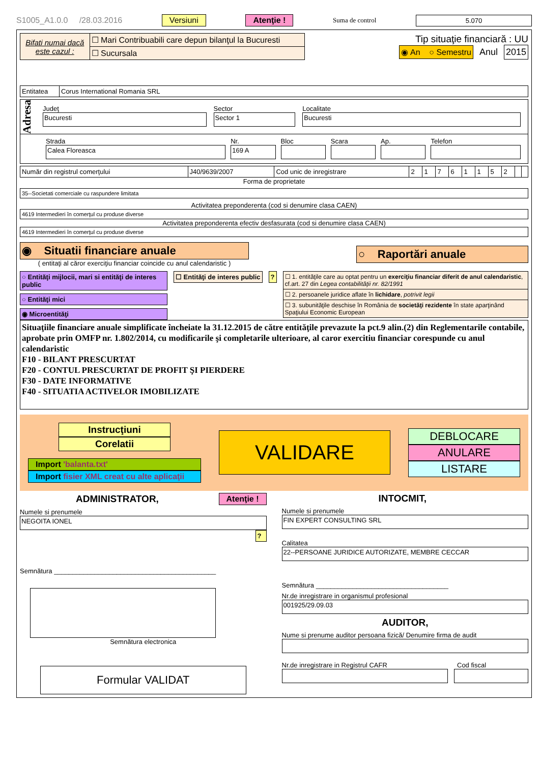S1005_A1.0.0 /28.03.2016 Versiuni Atenţie ! Suma de control 5.070
| Bifati numai dacă este cazul : | ☐ Mari Contribuabili care depun bilanţul la Bucuresti |
| | ☐ Sucursala |
Tip situaţie financiară : UU
◉ An ○ Semestru Anul 2015
| Entitatea | Corus International Romania SRL |
Adresa
Judeţ
Bucuresti
Sector
Sector 1
Localitate
Bucuresti
Strada
Calea Floreasca
Nr.
169 A
Bloc
Scara
Ap.
Telefon
| Număr din registrul comerţului | J40/9639/2007 | Cod unic de inregistrare | 2 | 1 | 7 | 6 | 1 | 1 | 5 | 2 | | |
Forma de proprietate
35--Societati comerciale cu raspundere limitata
Activitatea preponderenta (cod si denumire clasa CAEN)
4619 Intermedieri în comerţul cu produse diverse
Activitatea preponderenta efectiv desfasurata (cod si denumire clasa CAEN)
4619 Intermedieri în comerţul cu produse diverse
◉ Situatii financiare anuale
( entitaţi al căror exerciţiu financiar coincide cu anul calendaristic )
○ Raportări anuale
○ Entităţi mijlocii, mari si entităţi de interes public
○ Entităţi mici
◉ Microentităţi
☐ Entităţi de interes public ?
| ☐ 1. entităţile care au optat pentru un exerciţiu financiar diferit de anul calendaristic , cf.art. 27 din Legea contabilităţii nr. 82/1991 |
| ☐ 2. persoanele juridice aflate în lichidare , potrivit legii |
| ☐ 3. subunităţile deschise în România de societăţi rezidente în state aparţinând Spaţiului Economic European |
Situaţiile financiare anuale simplificate încheiate la 31.12.2015 de către entităţile prevazute la pct.9 alin.(2) din Reglementarile contabile, aprobate prin OMFP nr. 1.802/2014, cu modificarile şi completarile ulterioare, al caror exercitiu financiar corespunde cu anul calendaristic
F10 - BILANT PRESCURTAT
F20 - CONTUL PRESCURTAT DE PROFIT ŞI PIERDERE
F30 - DATE INFORMATIVE
F40 - SITUATIA ACTIVELOR IMOBILIZATE
Instrucţiuni
Corelatii
Import 'balanta.txt'
Import fisier XML creat cu alte aplicaţii
VALIDARE
DEBLOCARE
ANULARE
LISTARE
ADMINISTRATOR, Atenţie !
Numele si prenumele
NEGOITA IONEL
?
Semnătura ____________________________________________
Semnătura electronica
Formular VALIDAT
INTOCMIT,
Numele si prenumele
FIN EXPERT CONSULTING SRL
Calitatea
22--PERSOANE JURIDICE AUTORIZATE, MEMBRE CECCAR
Semnătura ____________________________________
Nr.de inregistrare in organismul profesional
001925/29.09.03
AUDITOR,
Nume si prenume auditor persoana fizică/ Denumire firma de audit
Nr.de inregistrare in Registrul CAFR Cod fiscal